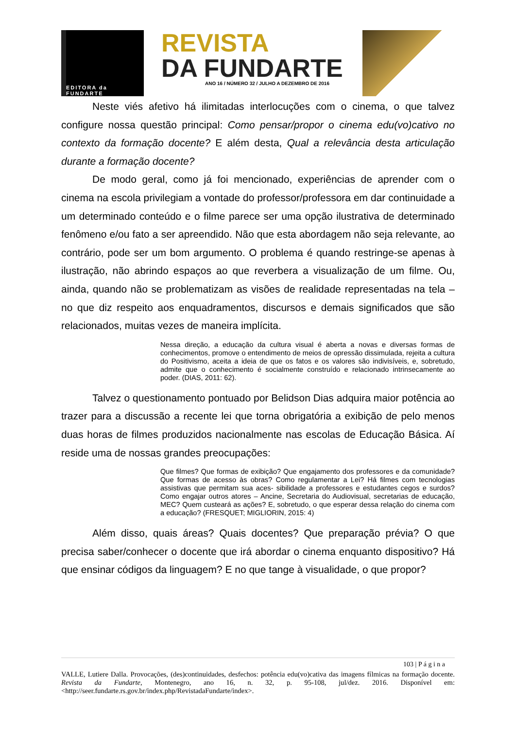EDITORA da FUNDARTE
REVISTA
DA FUNDARTE
ANO 16 / NÚMERO 32 / JULHO A DEZEMBRO DE 2016
Neste viés afetivo há ilimitadas interlocuções com o cinema, o que talvez configure nossa questão principal: Como pensar/propor o cinema edu(vo)cativo no contexto da formação docente? E além desta, Qual a relevância desta articulação durante a formação docente?
De modo geral, como já foi mencionado, experiências de aprender com o cinema na escola privilegiam a vontade do professor/professora em dar continuidade a um determinado conteúdo e o filme parece ser uma opção ilustrativa de determinado fenômeno e/ou fato a ser apreendido. Não que esta abordagem não seja relevante, ao contrário, pode ser um bom argumento. O problema é quando restringe-se apenas à ilustração, não abrindo espaços ao que reverbera a visualização de um filme. Ou, ainda, quando não se problematizam as visões de realidade representadas na tela – no que diz respeito aos enquadramentos, discursos e demais significados que são relacionados, muitas vezes de maneira implícita.
Nessa direção, a educação da cultura visual é aberta a novas e diversas formas de conhecimentos, promove o entendimento de meios de opressão dissimulada, rejeita a cultura do Positivismo, aceita a ideia de que os fatos e os valores são indivisíveis, e, sobretudo, admite que o conhecimento é socialmente construído e relacionado intrinsecamente ao poder. (DIAS, 2011: 62).
Talvez o questionamento pontuado por Belidson Dias adquira maior potência ao trazer para a discussão a recente lei que torna obrigatória a exibição de pelo menos duas horas de filmes produzidos nacionalmente nas escolas de Educação Básica. Aí reside uma de nossas grandes preocupações:
Que filmes? Que formas de exibição? Que engajamento dos professores e da comunidade? Que formas de acesso às obras? Como regulamentar a Lei? Há filmes com tecnologias assistivas que permitam sua aces- sibilidade a professores e estudantes cegos e surdos? Como engajar outros atores – Ancine, Secretaria do Audiovisual, secretarias de educação, MEC? Quem custeará as ações? E, sobretudo, o que esperar dessa relação do cinema com a educação? (FRESQUET; MIGLIORIN, 2015: 4)
Além disso, quais áreas? Quais docentes? Que preparação prévia? O que precisa saber/conhecer o docente que irá abordar o cinema enquanto dispositivo? Há que ensinar códigos da linguagem? E no que tange à visualidade, o que propor?
103 | P á g i n a
VALLE, Lutiere Dalla. Provocações, (des)continuidades, desfechos: potência edu(vo)cativa das imagens fílmicas na formação docente. Revista da Fundarte, Montenegro, ano 16, n. 32, p. 95-108, jul/dez. 2016. Disponível em: <http://seer.fundarte.rs.gov.br/index.php/RevistadaFundarte/index>.